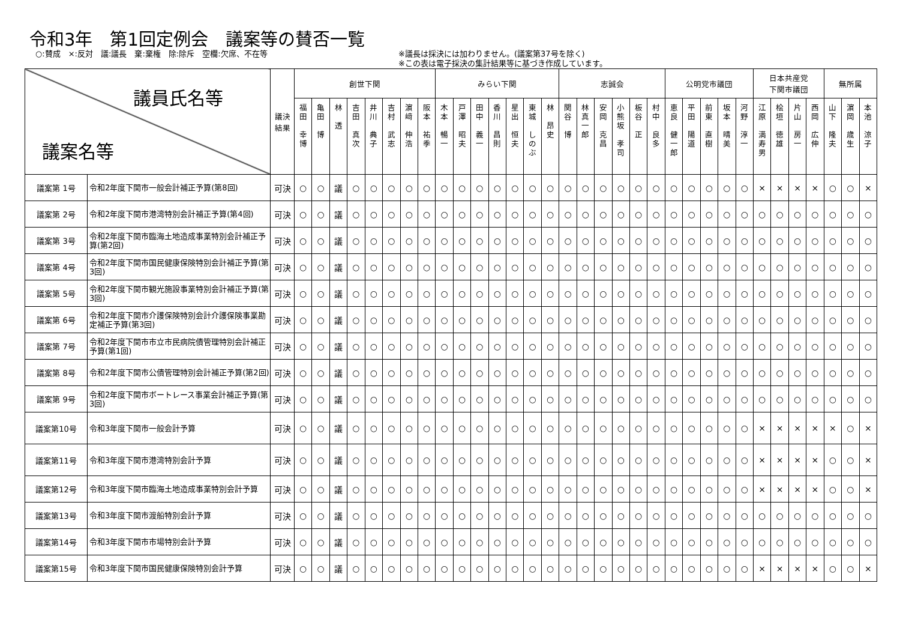令和3年　第1回定例会　議案等の賛否一覧
○:賛成　×:反対　議:議長　棄:棄権　除:除斥　空欄:欠席、不在等 ※議長は採決には加わりません。(議案第37号を除く)
※この表は電子採決の集計結果等に基づき作成しています。
| 議員氏名等 議案名等 | | 議決 結果 | 創世下関 | | | | | | | | みらい下関 | | | | | | | 志誠会 | | | | | | 公明党市議団 | | | | | 日本共産党 下関市議団 | | | | 無所属 | | |
| --- | --- | --- | --- | --- | --- | --- | --- | --- | --- | --- | --- | --- | --- | --- | --- | --- | --- | --- | --- | --- | --- | --- | --- | --- | --- | --- | --- | --- | --- | --- | --- | --- | --- | --- | --- |
| | | | 福 田 幸 博 | 亀 田 博 | 林 透 | 吉 田 真 次 | 井 川 典 子 | 吉 村 武 志 | 濵 﨑 伸 浩 | 阪 本 祐 季 | 木 本 暢 一 | 戸 澤 昭 夫 | 田 中 義 一 | 香 川 昌 則 | 星 出 恒 夫 | 東 城 し の ぶ | 林 昂 史 | 関 谷 博 | 林 真 一 郎 | 安 岡 克 昌 | 小 熊 坂 孝 司 | 板 谷 正 | 村 中 良 多 | 恵 良 健 一 郎 | 平 田 陽 道 | 前 東 直 樹 | 坂 本 晴 美 | 河 野 淳 一 | 江 原 満 寿 男 | 桧 垣 徳 雄 | 片 山 房 一 | 西 岡 広 伸 | 山 下 隆 夫 | 濵 岡 歳 生 | 本 池 涼 子 |
| 議案第 1号 | 令和2年度下関市一般会計補正予算(第8回) | 可決 | ○ | ○ | 議 | ○ | ○ | ○ | ○ | ○ | ○ | ○ | ○ | ○ | ○ | ○ | ○ | ○ | ○ | ○ | ○ | ○ | ○ | ○ | ○ | ○ | ○ | ○ | × | × | × | × | ○ | ○ | × |
| 議案第 2号 | 令和2年度下関市港湾特別会計補正予算(第4回) | 可決 | ○ | ○ | 議 | ○ | ○ | ○ | ○ | ○ | ○ | ○ | ○ | ○ | ○ | ○ | ○ | ○ | ○ | ○ | ○ | ○ | ○ | ○ | ○ | ○ | ○ | ○ | ○ | ○ | ○ | ○ | ○ | ○ | ○ |
| 議案第 3号 | 令和2年度下関市臨海土地造成事業特別会計補正予算(第2回) | 可決 | ○ | ○ | 議 | ○ | ○ | ○ | ○ | ○ | ○ | ○ | ○ | ○ | ○ | ○ | ○ | ○ | ○ | ○ | ○ | ○ | ○ | ○ | ○ | ○ | ○ | ○ | ○ | ○ | ○ | ○ | ○ | ○ | ○ |
| 議案第 4号 | 令和2年度下関市国民健康保険特別会計補正予算(第3回) | 可決 | ○ | ○ | 議 | ○ | ○ | ○ | ○ | ○ | ○ | ○ | ○ | ○ | ○ | ○ | ○ | ○ | ○ | ○ | ○ | ○ | ○ | ○ | ○ | ○ | ○ | ○ | ○ | ○ | ○ | ○ | ○ | ○ | ○ |
| 議案第 5号 | 令和2年度下関市観光施設事業特別会計補正予算(第3回) | 可決 | ○ | ○ | 議 | ○ | ○ | ○ | ○ | ○ | ○ | ○ | ○ | ○ | ○ | ○ | ○ | ○ | ○ | ○ | ○ | ○ | ○ | ○ | ○ | ○ | ○ | ○ | ○ | ○ | ○ | ○ | ○ | ○ | ○ |
| 議案第 6号 | 令和2年度下関市介護保険特別会計介護保険事業勘定補正予算(第3回) | 可決 | ○ | ○ | 議 | ○ | ○ | ○ | ○ | ○ | ○ | ○ | ○ | ○ | ○ | ○ | ○ | ○ | ○ | ○ | ○ | ○ | ○ | ○ | ○ | ○ | ○ | ○ | ○ | ○ | ○ | ○ | ○ | ○ | ○ |
| 議案第 7号 | 令和2年度下関市市立市民病院債管理特別会計補正予算(第1回) | 可決 | ○ | ○ | 議 | ○ | ○ | ○ | ○ | ○ | ○ | ○ | ○ | ○ | ○ | ○ | ○ | ○ | ○ | ○ | ○ | ○ | ○ | ○ | ○ | ○ | ○ | ○ | ○ | ○ | ○ | ○ | ○ | ○ | ○ |
| 議案第 8号 | 令和2年度下関市公債管理特別会計補正予算(第2回) | 可決 | ○ | ○ | 議 | ○ | ○ | ○ | ○ | ○ | ○ | ○ | ○ | ○ | ○ | ○ | ○ | ○ | ○ | ○ | ○ | ○ | ○ | ○ | ○ | ○ | ○ | ○ | ○ | ○ | ○ | ○ | ○ | ○ | ○ |
| 議案第 9号 | 令和2年度下関市ボートレース事業会計補正予算(第3回) | 可決 | ○ | ○ | 議 | ○ | ○ | ○ | ○ | ○ | ○ | ○ | ○ | ○ | ○ | ○ | ○ | ○ | ○ | ○ | ○ | ○ | ○ | ○ | ○ | ○ | ○ | ○ | ○ | ○ | ○ | ○ | ○ | ○ | ○ |
| 議案第10号 | 令和3年度下関市一般会計予算 | 可決 | ○ | ○ | 議 | ○ | ○ | ○ | ○ | ○ | ○ | ○ | ○ | ○ | ○ | ○ | ○ | ○ | ○ | ○ | ○ | ○ | ○ | ○ | ○ | ○ | ○ | ○ | × | × | × | × | × | ○ | × |
| 議案第11号 | 令和3年度下関市港湾特別会計予算 | 可決 | ○ | ○ | 議 | ○ | ○ | ○ | ○ | ○ | ○ | ○ | ○ | ○ | ○ | ○ | ○ | ○ | ○ | ○ | ○ | ○ | ○ | ○ | ○ | ○ | ○ | ○ | × | × | × | × | ○ | ○ | × |
| 議案第12号 | 令和3年度下関市臨海土地造成事業特別会計予算 | 可決 | ○ | ○ | 議 | ○ | ○ | ○ | ○ | ○ | ○ | ○ | ○ | ○ | ○ | ○ | ○ | ○ | ○ | ○ | ○ | ○ | ○ | ○ | ○ | ○ | ○ | ○ | × | × | × | × | ○ | ○ | × |
| 議案第13号 | 令和3年度下関市渡船特別会計予算 | 可決 | ○ | ○ | 議 | ○ | ○ | ○ | ○ | ○ | ○ | ○ | ○ | ○ | ○ | ○ | ○ | ○ | ○ | ○ | ○ | ○ | ○ | ○ | ○ | ○ | ○ | ○ | ○ | ○ | ○ | ○ | ○ | ○ | ○ |
| 議案第14号 | 令和3年度下関市市場特別会計予算 | 可決 | ○ | ○ | 議 | ○ | ○ | ○ | ○ | ○ | ○ | ○ | ○ | ○ | ○ | ○ | ○ | ○ | ○ | ○ | ○ | ○ | ○ | ○ | ○ | ○ | ○ | ○ | ○ | ○ | ○ | ○ | ○ | ○ | ○ |
| 議案第15号 | 令和3年度下関市国民健康保険特別会計予算 | 可決 | ○ | ○ | 議 | ○ | ○ | ○ | ○ | ○ | ○ | ○ | ○ | ○ | ○ | ○ | ○ | ○ | ○ | ○ | ○ | ○ | ○ | ○ | ○ | ○ | ○ | ○ | × | × | × | × | ○ | ○ | × |